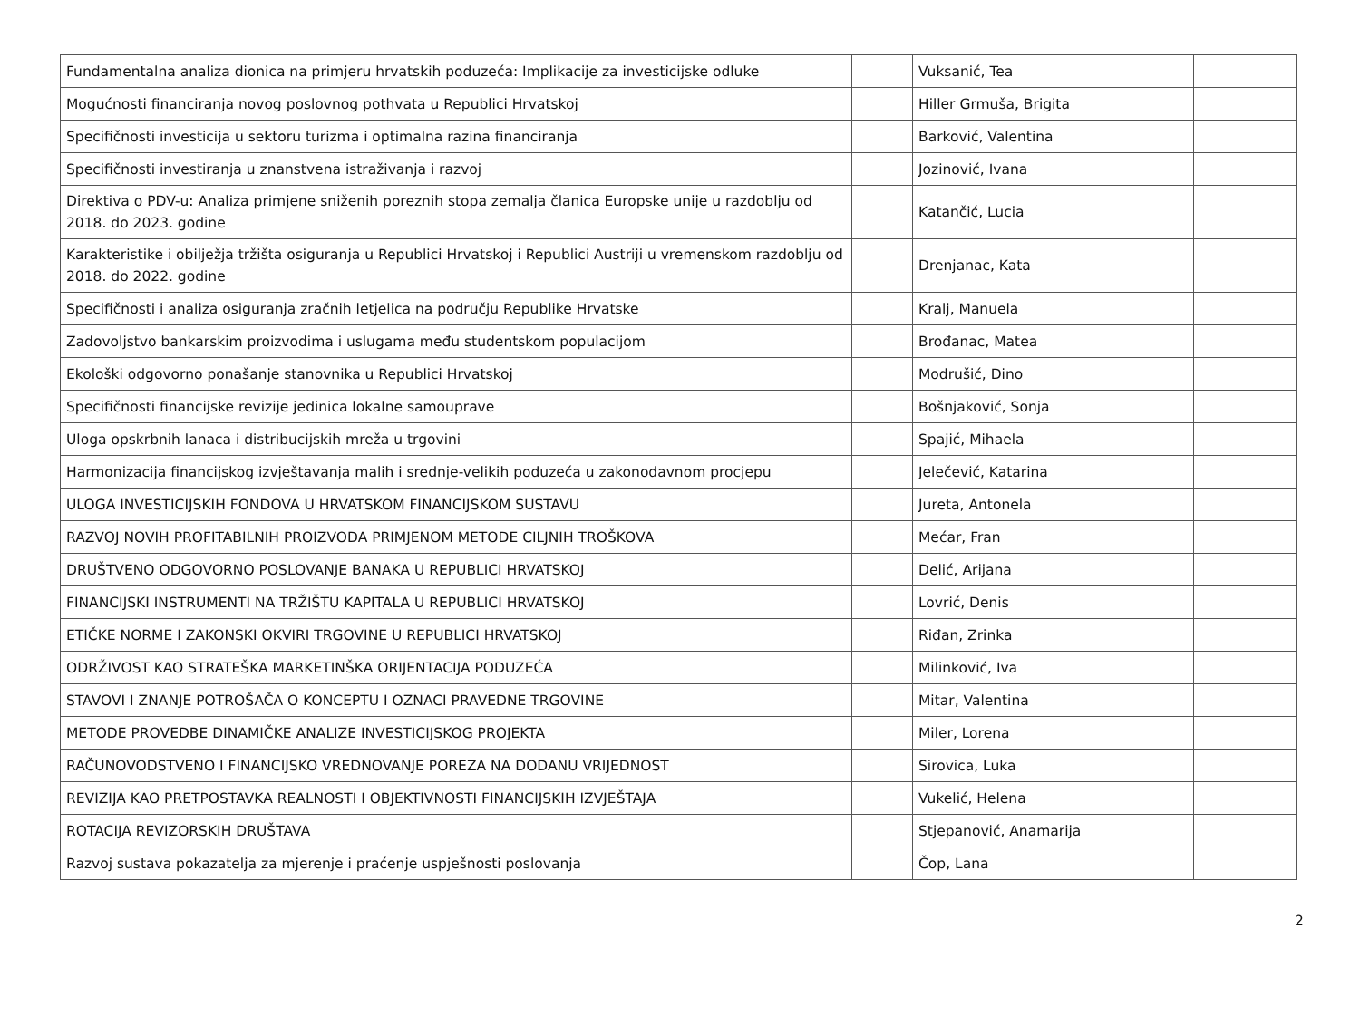| Fundamentalna analiza dionica na primjeru hrvatskih poduzeća: Implikacije za investicijske odluke | | Vuksanić, Tea | |
| Mogućnosti financiranja novog poslovnog pothvata u Republici Hrvatskoj | | Hiller Grmuša, Brigita | |
| Specifičnosti investicija u sektoru turizma i optimalna razina financiranja | | Barković, Valentina | |
| Specifičnosti investiranja u znanstvena istraživanja i razvoj | | Jozinović, Ivana | |
| Direktiva o PDV-u: Analiza primjene sniženih poreznih stopa zemalja članica Europske unije u razdoblju od 2018. do 2023. godine | | Katančić, Lucia | |
| Karakteristike i obilježja tržišta osiguranja u Republici Hrvatskoj i Republici Austriji u vremenskom razdoblju od 2018. do 2022. godine | | Drenjanac, Kata | |
| Specifičnosti i analiza osiguranja zračnih letjelica na području Republike Hrvatske | | Kralj, Manuela | |
| Zadovoljstvo bankarskim proizvodima i uslugama među studentskom populacijom | | Brođanac, Matea | |
| Ekološki odgovorno ponašanje stanovnika u Republici Hrvatskoj | | Modrušić, Dino | |
| Specifičnosti financijske revizije jedinica lokalne samouprave | | Bošnjaković, Sonja | |
| Uloga opskrbnih lanaca i distribucijskih mreža u trgovini | | Spajić, Mihaela | |
| Harmonizacija financijskog izvještavanja malih i srednje-velikih poduzeća u zakonodavnom procjepu | | Jelečević, Katarina | |
| ULOGA INVESTICIJSKIH FONDOVA U HRVATSKOM FINANCIJSKOM SUSTAVU | | Jureta, Antonela | |
| RAZVOJ NOVIH PROFITABILNIH PROIZVODA PRIMJENOM METODE CILJNIH TROŠKOVA | | Mećar, Fran | |
| DRUŠTVENO ODGOVORNO POSLOVANJE BANAKA U REPUBLICI HRVATSKOJ | | Delić, Arijana | |
| FINANCIJSKI INSTRUMENTI NA TRŽIŠTU KAPITALA U REPUBLICI HRVATSKOJ | | Lovrić, Denis | |
| ETIČKE NORME I ZAKONSKI OKVIRI TRGOVINE U REPUBLICI HRVATSKOJ | | Riđan, Zrinka | |
| ODRŽIVOST KAO STRATEŠKA MARKETINŠKA ORIJENTACIJA PODUZEĆA | | Milinković, Iva | |
| STAVOVI I ZNANJE POTROŠAČA O KONCEPTU I OZNACI PRAVEDNE TRGOVINE | | Mitar, Valentina | |
| METODE PROVEDBE DINAMIČKE ANALIZE INVESTICIJSKOG PROJEKTA | | Miler, Lorena | |
| RAČUNOVODSTVENO I FINANCIJSKO VREDNOVANJE POREZA NA DODANU VRIJEDNOST | | Sirovica, Luka | |
| REVIZIJA KAO PRETPOSTAVKA REALNOSTI I OBJEKTIVNOSTI FINANCIJSKIH IZVJEŠTAJA | | Vukelić, Helena | |
| ROTACIJA REVIZORSKIH DRUŠTAVA | | Stjepanović, Anamarija | |
| Razvoj sustava pokazatelja za mjerenje i praćenje uspješnosti poslovanja | | Čop, Lana | |
2